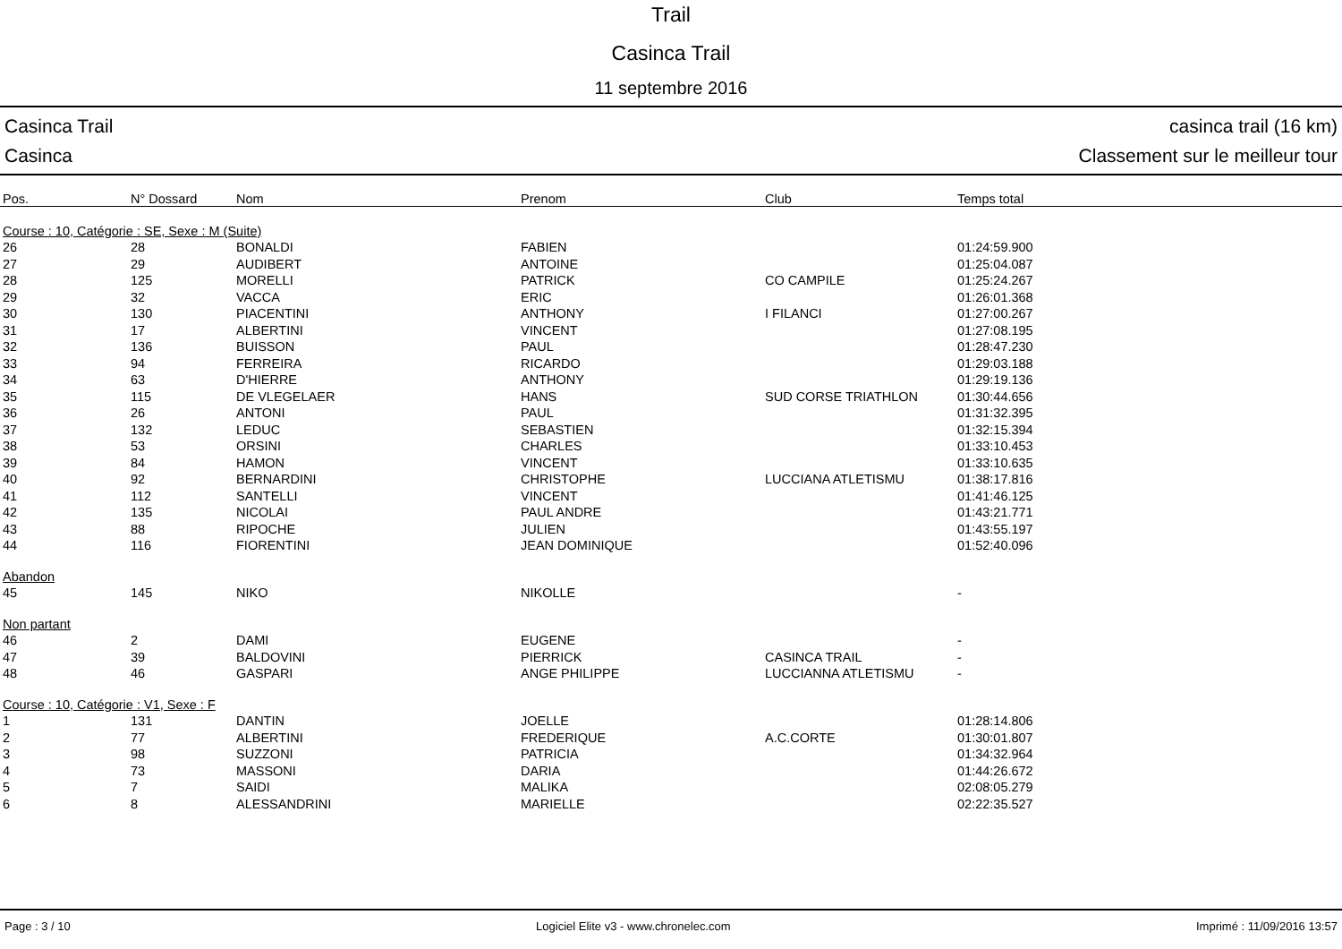Trail
Casinca Trail
11 septembre 2016
Casinca Trail
Casinca
casinca trail (16 km)
Classement sur le meilleur tour
| Pos. | N° Dossard | Nom | Prenom | Club | Temps total |
| --- | --- | --- | --- | --- | --- |
| Course : 10, Catégorie : SE, Sexe : M (Suite) | | | | | |
| 26 | 28 | BONALDI | FABIEN | | 01:24:59.900 |
| 27 | 29 | AUDIBERT | ANTOINE | | 01:25:04.087 |
| 28 | 125 | MORELLI | PATRICK | CO CAMPILE | 01:25:24.267 |
| 29 | 32 | VACCA | ERIC | | 01:26:01.368 |
| 30 | 130 | PIACENTINI | ANTHONY | I FILANCI | 01:27:00.267 |
| 31 | 17 | ALBERTINI | VINCENT | | 01:27:08.195 |
| 32 | 136 | BUISSON | PAUL | | 01:28:47.230 |
| 33 | 94 | FERREIRA | RICARDO | | 01:29:03.188 |
| 34 | 63 | D'HIERRE | ANTHONY | | 01:29:19.136 |
| 35 | 115 | DE VLEGELAER | HANS | SUD CORSE TRIATHLON | 01:30:44.656 |
| 36 | 26 | ANTONI | PAUL | | 01:31:32.395 |
| 37 | 132 | LEDUC | SEBASTIEN | | 01:32:15.394 |
| 38 | 53 | ORSINI | CHARLES | | 01:33:10.453 |
| 39 | 84 | HAMON | VINCENT | | 01:33:10.635 |
| 40 | 92 | BERNARDINI | CHRISTOPHE | LUCCIANA ATLETISMU | 01:38:17.816 |
| 41 | 112 | SANTELLI | VINCENT | | 01:41:46.125 |
| 42 | 135 | NICOLAI | PAUL ANDRE | | 01:43:21.771 |
| 43 | 88 | RIPOCHE | JULIEN | | 01:43:55.197 |
| 44 | 116 | FIORENTINI | JEAN DOMINIQUE | | 01:52:40.096 |
| Abandon | | | | | |
| 45 | 145 | NIKO | NIKOLLE | | - |
| Non partant | | | | | |
| 46 | 2 | DAMI | EUGENE | | - |
| 47 | 39 | BALDOVINI | PIERRICK | CASINCA TRAIL | - |
| 48 | 46 | GASPARI | ANGE PHILIPPE | LUCCIANNA ATLETISMU | - |
| Course : 10, Catégorie : V1, Sexe : F | | | | | |
| 1 | 131 | DANTIN | JOELLE | | 01:28:14.806 |
| 2 | 77 | ALBERTINI | FREDERIQUE | A.C.CORTE | 01:30:01.807 |
| 3 | 98 | SUZZONI | PATRICIA | | 01:34:32.964 |
| 4 | 73 | MASSONI | DARIA | | 01:44:26.672 |
| 5 | 7 | SAIDI | MALIKA | | 02:08:05.279 |
| 6 | 8 | ALESSANDRINI | MARIELLE | | 02:22:35.527 |
Page : 3 / 10 Logiciel Elite v3 - www.chronelec.com Imprimé : 11/09/2016 13:57